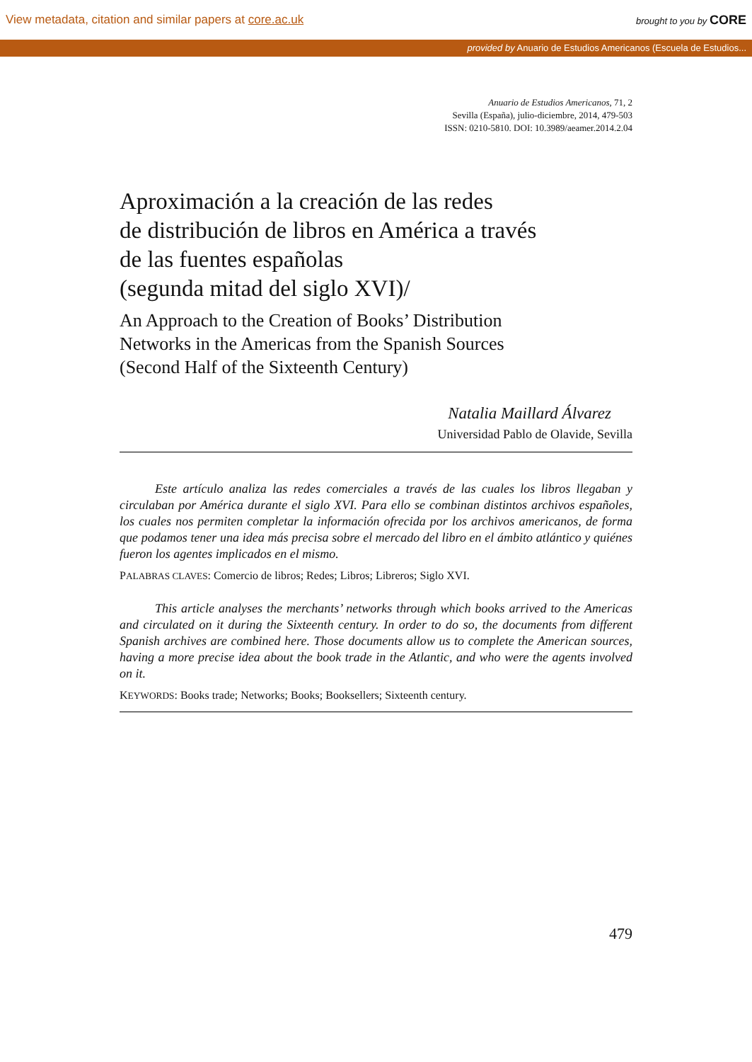View metadata, citation and similar papers at core.ac.uk brought to you by CORE
provided by Anuario de Estudios Americanos (Escuela de Estudios...
Anuario de Estudios Americanos, 71, 2
Sevilla (España), julio-diciembre, 2014, 479-503
ISSN: 0210-5810. DOI: 10.3989/aeamer.2014.2.04
Aproximación a la creación de las redes
de distribución de libros en América a través
de las fuentes españolas
(segunda mitad del siglo XVI)/
An Approach to the Creation of Books’ Distribution
Networks in the Americas from the Spanish Sources
(Second Half of the Sixteenth Century)
Natalia Maillard Álvarez
Universidad Pablo de Olavide, Sevilla
Este artículo analiza las redes comerciales a través de las cuales los libros llegaban y circulaban por América durante el siglo XVI. Para ello se combinan distintos archivos españoles, los cuales nos permiten completar la información ofrecida por los archivos americanos, de forma que podamos tener una idea más precisa sobre el mercado del libro en el ámbito atlántico y quiénes fueron los agentes implicados en el mismo.
PALABRAS CLAVES: Comercio de libros; Redes; Libros; Libreros; Siglo XVI.
This article analyses the merchants’ networks through which books arrived to the Americas and circulated on it during the Sixteenth century. In order to do so, the documents from different Spanish archives are combined here. Those documents allow us to complete the American sources, having a more precise idea about the book trade in the Atlantic, and who were the agents involved on it.
KEYWORDS: Books trade; Networks; Books; Booksellers; Sixteenth century.
479